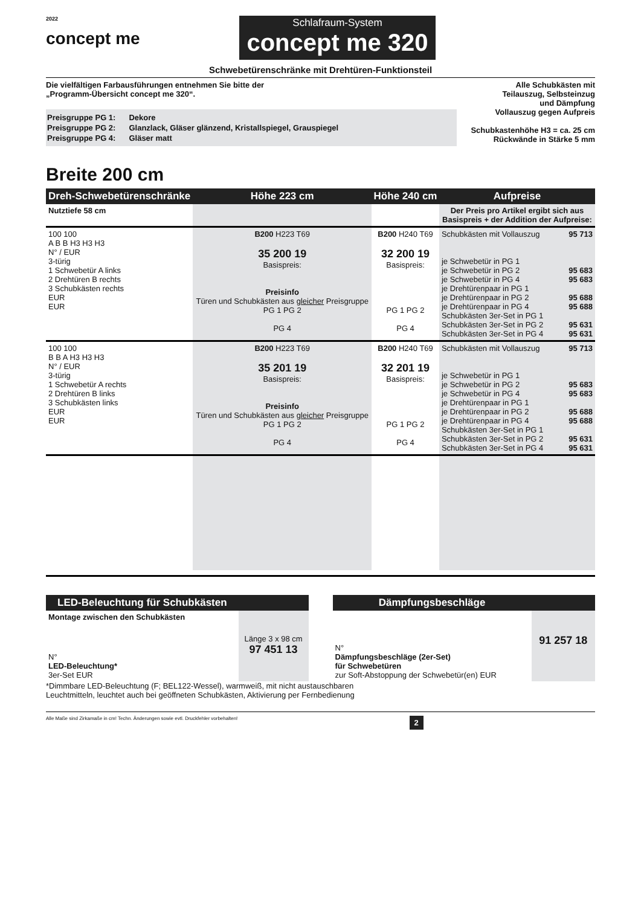2022
concept me
Schlafraum-System
concept me 320
Schwebetürenschränke mit Drehtüren-Funktionsteil
Die vielfältigen Farbausführungen entnehmen Sie bitte der
„Programm-Übersicht concept me 320“.
| Preisgruppe PG 1: | Dekore |
| Preisgruppe PG 2: | Glanzlack, Gläser glänzend, Kristallspiegel, Grauspiegel |
| Preisgruppe PG 4: | Gläser matt |
Alle Schubkästen mit
Teilauszug, Selbsteinzug
und Dämpfung
Vollauszug gegen Aufpreis
Schubkastenhöhe H3 = ca. 25 cm
Rückwände in Stärke 5 mm
Breite 200 cm
| Dreh-Schwebetürenschränke | Höhe 223 cm | Höhe 240 cm | Aufpreise | |
| --- | --- | --- | --- | --- |
| Nutztiefe 58 cm | | | Der Preis pro Artikel ergibt sich aus Basispreis + der Addition der Aufpreise: | |
| 100 100 A B B H3 H3 H3 N° / EUR 3-türig 1 Schwebetür A links 2 Drehtüren B rechts 3 Schubkästen rechts EUR EUR | B200 H223 T69 35 200 19 Basispreis: Preisinfo Türen und Schubkästen aus gleicher Preisgruppe PG 1 PG 2 PG 4 | B200 H240 T69 32 200 19 Basispreis: PG 1 PG 2 PG 4 | Schubkästen mit Vollauszug je Schwebetür in PG 1 je Schwebetür in PG 2 je Schwebetür in PG 4 je Drehtürenpaar in PG 1 je Drehtürenpaar in PG 2 je Drehtürenpaar in PG 4 Schubkästen 3er-Set in PG 1 Schubkästen 3er-Set in PG 2 Schubkästen 3er-Set in PG 4 | 95 713 95 683 95 683 95 688 95 688 95 631 95 631 |
| 100 100 B B A H3 H3 H3 N° / EUR 3-türig 1 Schwebetür A rechts 2 Drehtüren B links 3 Schubkästen links EUR EUR | B200 H223 T69 35 201 19 Basispreis: Preisinfo Türen und Schubkästen aus gleicher Preisgruppe PG 1 PG 2 PG 4 | B200 H240 T69 32 201 19 Basispreis: PG 1 PG 2 PG 4 | Schubkästen mit Vollauszug je Schwebetür in PG 1 je Schwebetür in PG 2 je Schwebetür in PG 4 je Drehtürenpaar in PG 1 je Drehtürenpaar in PG 2 je Drehtürenpaar in PG 4 Schubkästen 3er-Set in PG 1 Schubkästen 3er-Set in PG 2 Schubkästen 3er-Set in PG 4 | 95 713 95 683 95 683 95 688 95 688 95 631 95 631 |
| LED-Beleuchtung für Schubkästen | |
| --- | --- |
| Montage zwischen den Schubkästen | |
| N° LED-Beleuchtung* 3er-Set EUR | Länge 3 x 98 cm 97 451 13 |
| Dämpfungsbeschläge | |
| --- | --- |
| N° Dämpfungsbeschläge (2er-Set) für Schwebetüren zur Soft-Abstoppung der Schwebetür(en) EUR | 91 257 18 |
*Dimmbare LED-Beleuchtung (F; BEL122-Wessel), warmweiß, mit nicht austauschbaren
Leuchtmitteln, leuchtet auch bei geöffneten Schubkästen, Aktivierung per Fernbedienung
Alle Maße sind Zirkamaße in cm! Techn. Änderungen sowie evtl. Druckfehler vorbehalten! 2